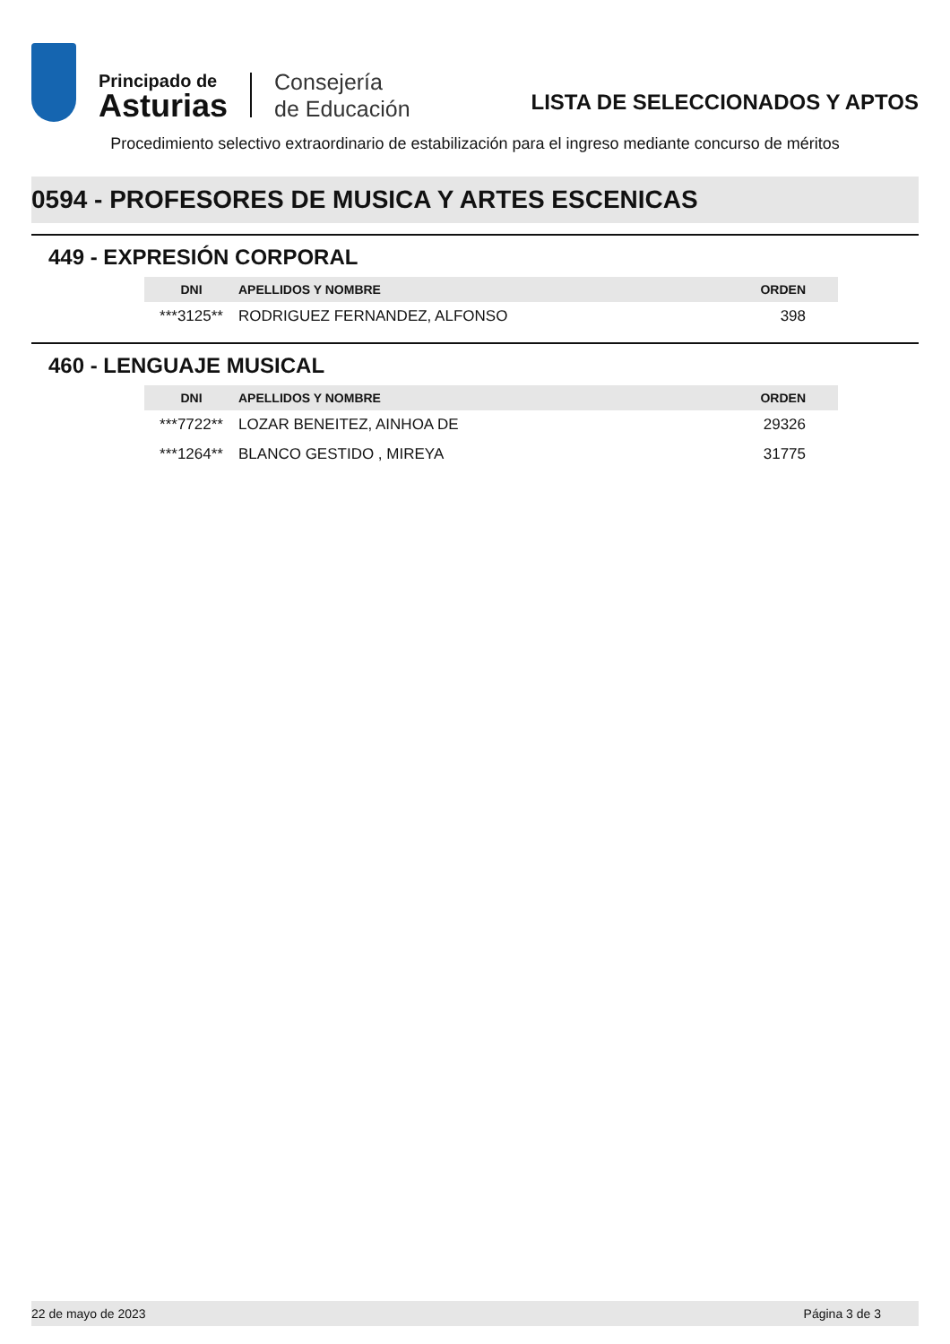Principado de
Asturias
Consejería
de Educación
LISTA DE SELECCIONADOS Y APTOS
Procedimiento selectivo extraordinario de estabilización para el ingreso mediante concurso de méritos
0594 - PROFESORES DE MUSICA Y ARTES ESCENICAS
449 - EXPRESIÓN CORPORAL
| DNI | APELLIDOS Y NOMBRE | ORDEN |
| --- | --- | --- |
| ***3125** | RODRIGUEZ FERNANDEZ, ALFONSO | 398 |
460 - LENGUAJE MUSICAL
| DNI | APELLIDOS Y NOMBRE | ORDEN |
| --- | --- | --- |
| ***7722** | LOZAR BENEITEZ, AINHOA DE | 29326 |
| ***1264** | BLANCO GESTIDO , MIREYA | 31775 |
22 de mayo de 2023 Página 3 de 3